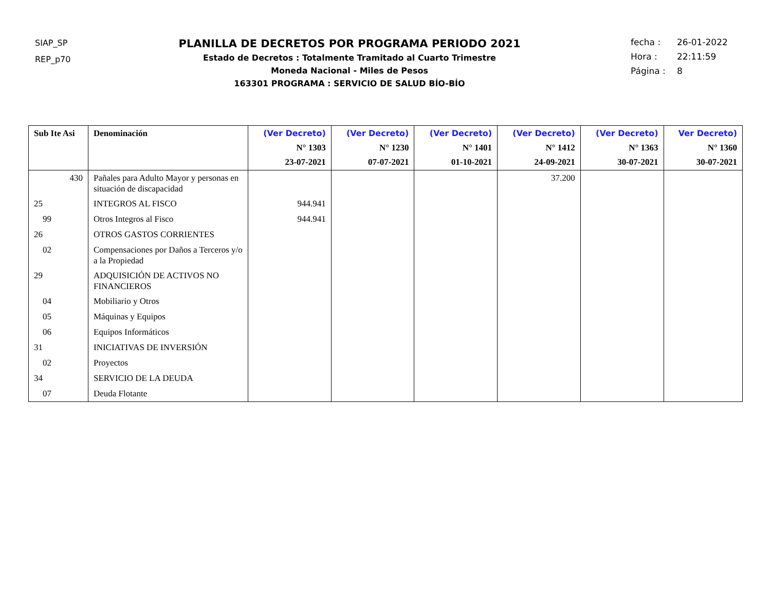SIAP_SP
REP_p70
PLANILLA DE DECRETOS POR PROGRAMA PERIODO 2021
Estado de Decretos : Totalmente Tramitado al Cuarto Trimestre
Moneda Nacional - Miles de Pesos
163301 PROGRAMA : SERVICIO DE SALUD BÍO-BÍO
fecha : 26-01-2022
Hora : 22:11:59
Página : 8
| Sub Ite Asi | Denominación | (Ver Decreto) N° 1303 23-07-2021 | (Ver Decreto) N° 1230 07-07-2021 | (Ver Decreto) N° 1401 01-10-2021 | (Ver Decreto) N° 1412 24-09-2021 | (Ver Decreto) N° 1363 30-07-2021 | Ver Decreto) N° 1360 30-07-2021 |
| --- | --- | --- | --- | --- | --- | --- | --- |
| 430 | Pañales para Adulto Mayor y personas en situación de discapacidad | | | | 37.200 | | |
| 25 | INTEGROS AL FISCO | 944.941 | | | | | |
| 99 | Otros Integros al Fisco | 944.941 | | | | | |
| 26 | OTROS GASTOS CORRIENTES | | | | | | |
| 02 | Compensaciones por Daños a Terceros y/o a la Propiedad | | | | | | |
| 29 | ADQUISICIÓN DE ACTIVOS NO FINANCIEROS | | | | | | |
| 04 | Mobiliario y Otros | | | | | | |
| 05 | Máquinas y Equipos | | | | | | |
| 06 | Equipos Informáticos | | | | | | |
| 31 | INICIATIVAS DE INVERSIÓN | | | | | | |
| 02 | Proyectos | | | | | | |
| 34 | SERVICIO DE LA DEUDA | | | | | | |
| 07 | Deuda Flotante | | | | | | |